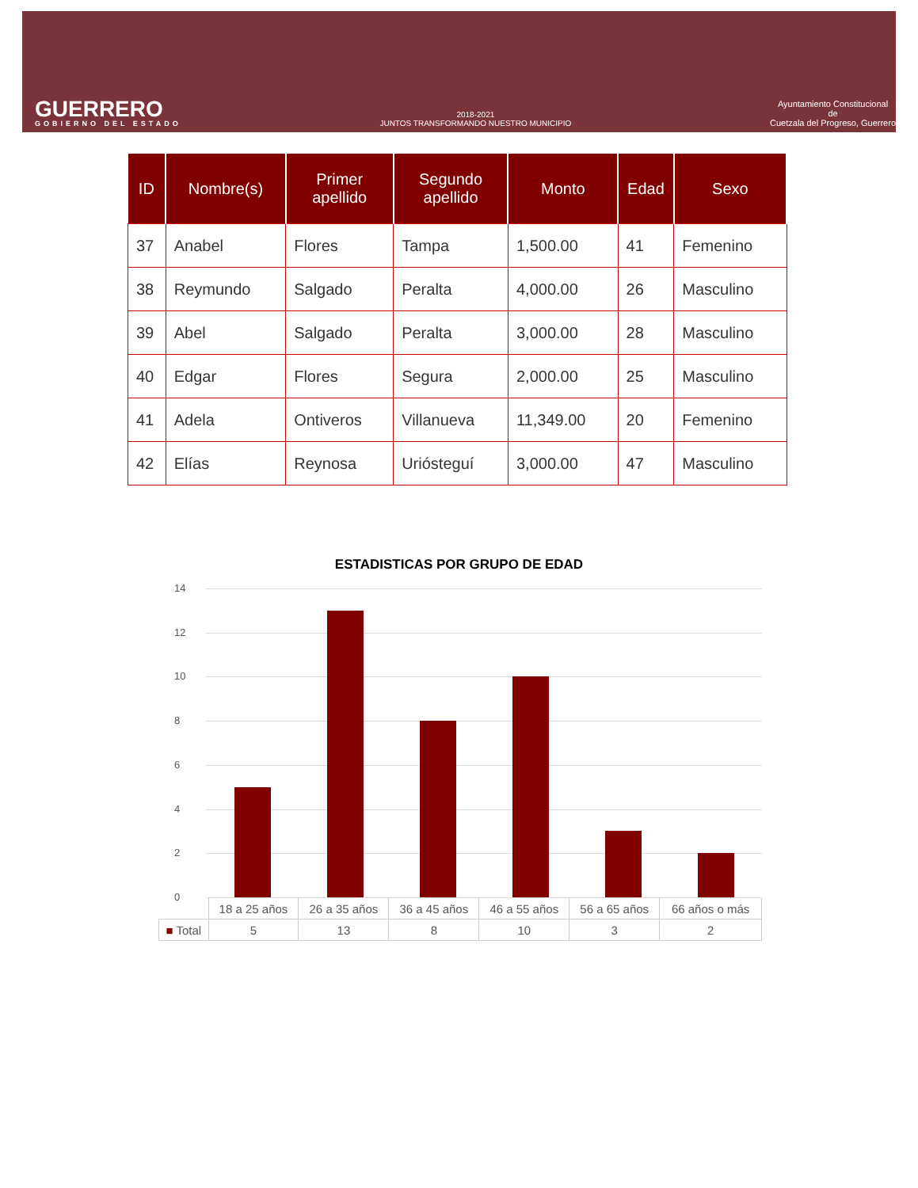GUERRERO
GOBIERNO DEL ESTADO
2018-2021
JUNTOS TRANSFORMANDO NUESTRO MUNICIPIO
Ayuntamiento Constitucional
de
Cuetzala del Progreso, Guerrero
| ID | Nombre(s) | Primer apellido | Segundo apellido | Monto | Edad | Sexo |
| --- | --- | --- | --- | --- | --- | --- |
| 37 | Anabel | Flores | Tampa | 1,500.00 | 41 | Femenino |
| 38 | Reymundo | Salgado | Peralta | 4,000.00 | 26 | Masculino |
| 39 | Abel | Salgado | Peralta | 3,000.00 | 28 | Masculino |
| 40 | Edgar | Flores | Segura | 2,000.00 | 25 | Masculino |
| 41 | Adela | Ontiveros | Villanueva | 11,349.00 | 20 | Femenino |
| 42 | Elías | Reynosa | Uriósteguí | 3,000.00 | 47 | Masculino |
ESTADISTICAS POR GRUPO DE EDAD
14
12
10
8
6
4
2
0
| | 18 a 25 años | 26 a 35 años | 36 a 45 años | 46 a 55 años | 56 a 65 años | 66 años o más |
| ■ Total | 5 | 13 | 8 | 10 | 3 | 2 |